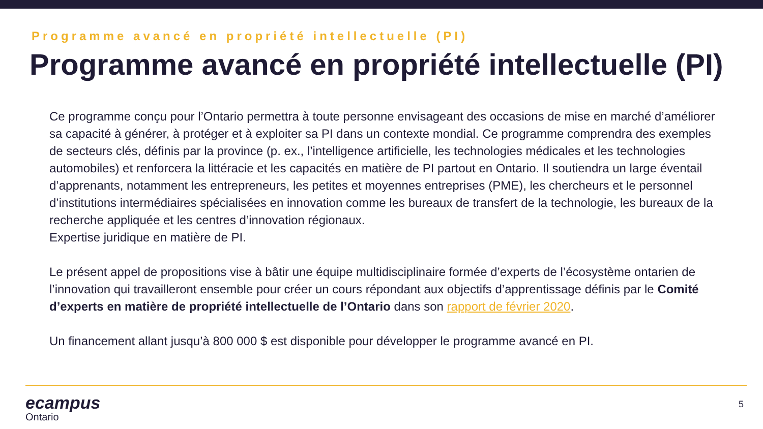Programme avancé en propriété intellectuelle (PI)
Programme avancé en propriété intellectuelle (PI)
Ce programme conçu pour l’Ontario permettra à toute personne envisageant des occasions de mise en marché d’améliorer sa capacité à générer, à protéger et à exploiter sa PI dans un contexte mondial. Ce programme comprendra des exemples de secteurs clés, définis par la province (p. ex., l’intelligence artificielle, les technologies médicales et les technologies automobiles) et renforcera la littéracie et les capacités en matière de PI partout en Ontario. Il soutiendra un large éventail d’apprenants, notamment les entrepreneurs, les petites et moyennes entreprises (PME), les chercheurs et le personnel d’institutions intermédiaires spécialisées en innovation comme les bureaux de transfert de la technologie, les bureaux de la recherche appliquée et les centres d’innovation régionaux.
Expertise juridique en matière de PI.
Le présent appel de propositions vise à bâtir une équipe multidisciplinaire formée d’experts de l’écosystème ontarien de l’innovation qui travailleront ensemble pour créer un cours répondant aux objectifs d’apprentissage définis par le Comité d’experts en matière de propriété intellectuelle de l’Ontario dans son rapport de février 2020.
Un financement allant jusqu’à 800 000 $ est disponible pour développer le programme avancé en PI.
ecampus
Ontario
5